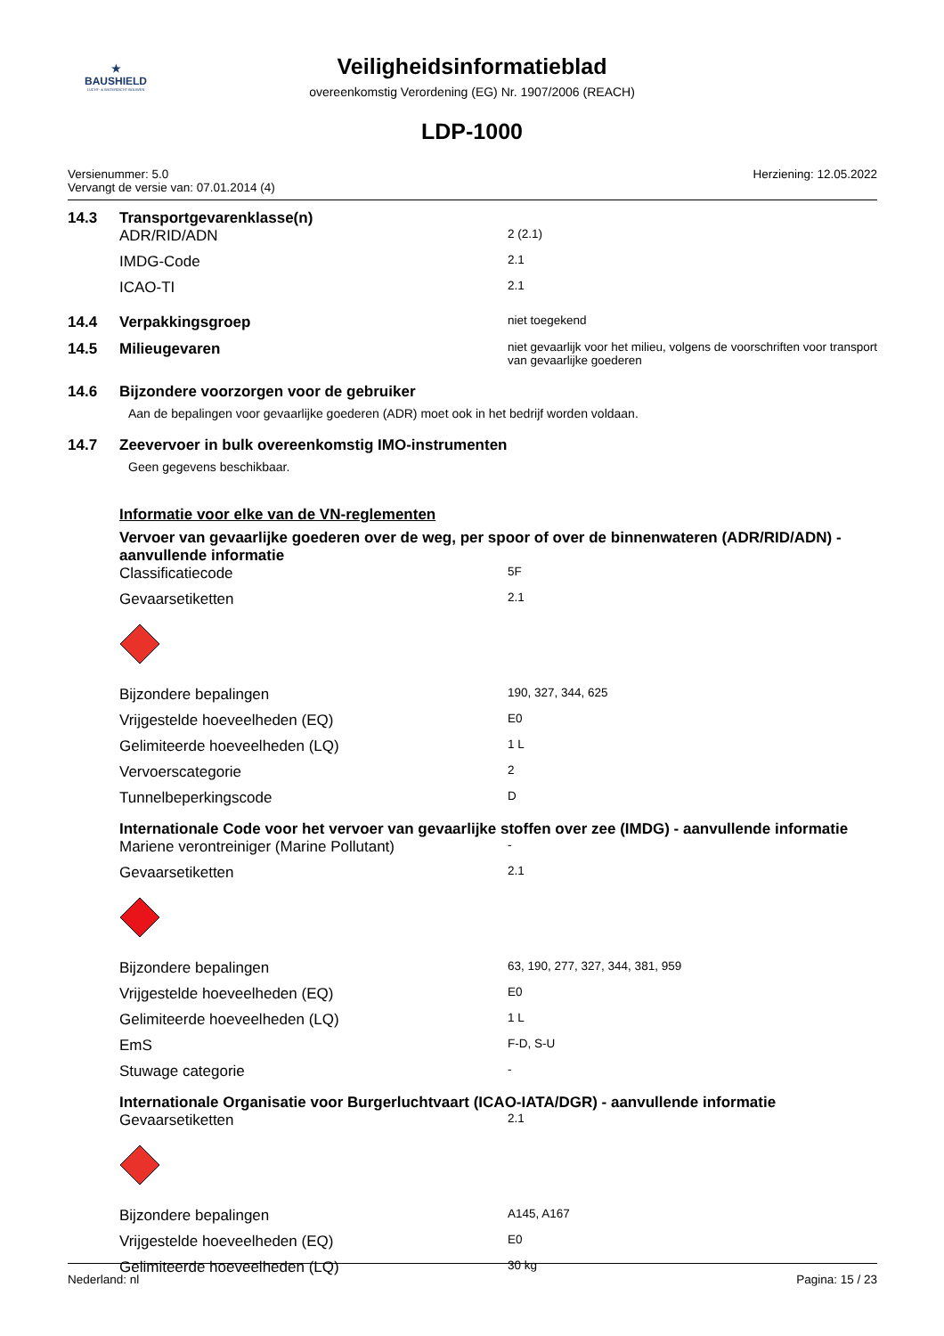★
BAUSHIELD
LUCHT- & WATERDICHT BOUWEN
Veiligheidsinformatieblad
overeenkomstig Verordening (EG) Nr. 1907/2006 (REACH)
LDP-1000
Versienummer: 5.0
Vervangt de versie van: 07.01.2014 (4)
Herziening: 12.05.2022
14.3 Transportgevarenklasse(n)
ADR/RID/ADN 2 (2.1)
IMDG-Code 2.1
ICAO-TI 2.1
14.4 Verpakkingsgroep niet toegekend
14.5 Milieugevaren niet gevaarlijk voor het milieu, volgens de voorschriften voor transport van gevaarlijke goederen
14.6 Bijzondere voorzorgen voor de gebruiker
Aan de bepalingen voor gevaarlijke goederen (ADR) moet ook in het bedrijf worden voldaan.
14.7 Zeevervoer in bulk overeenkomstig IMO-instrumenten
Geen gegevens beschikbaar.
Informatie voor elke van de VN-reglementen
Vervoer van gevaarlijke goederen over de weg, per spoor of over de binnenwateren (ADR/RID/ADN) - aanvullende informatie
Classificatiecode 5F
Gevaarsetiketten 2.1
Bijzondere bepalingen 190, 327, 344, 625
Vrijgestelde hoeveelheden (EQ) E0
Gelimiteerde hoeveelheden (LQ) 1 L
Vervoerscategorie 2
Tunnelbeperkingscode D
Internationale Code voor het vervoer van gevaarlijke stoffen over zee (IMDG) - aanvullende informatie
Mariene verontreiniger (Marine Pollutant) -
Gevaarsetiketten 2.1
Bijzondere bepalingen 63, 190, 277, 327, 344, 381, 959
Vrijgestelde hoeveelheden (EQ) E0
Gelimiteerde hoeveelheden (LQ) 1 L
EmS F-D, S-U
Stuwage categorie -
Internationale Organisatie voor Burgerluchtvaart (ICAO-IATA/DGR) - aanvullende informatie
Gevaarsetiketten 2.1
Bijzondere bepalingen A145, A167
Vrijgestelde hoeveelheden (EQ) E0
Gelimiteerde hoeveelheden (LQ) 30 kg
Nederland: nl Pagina: 15 / 23